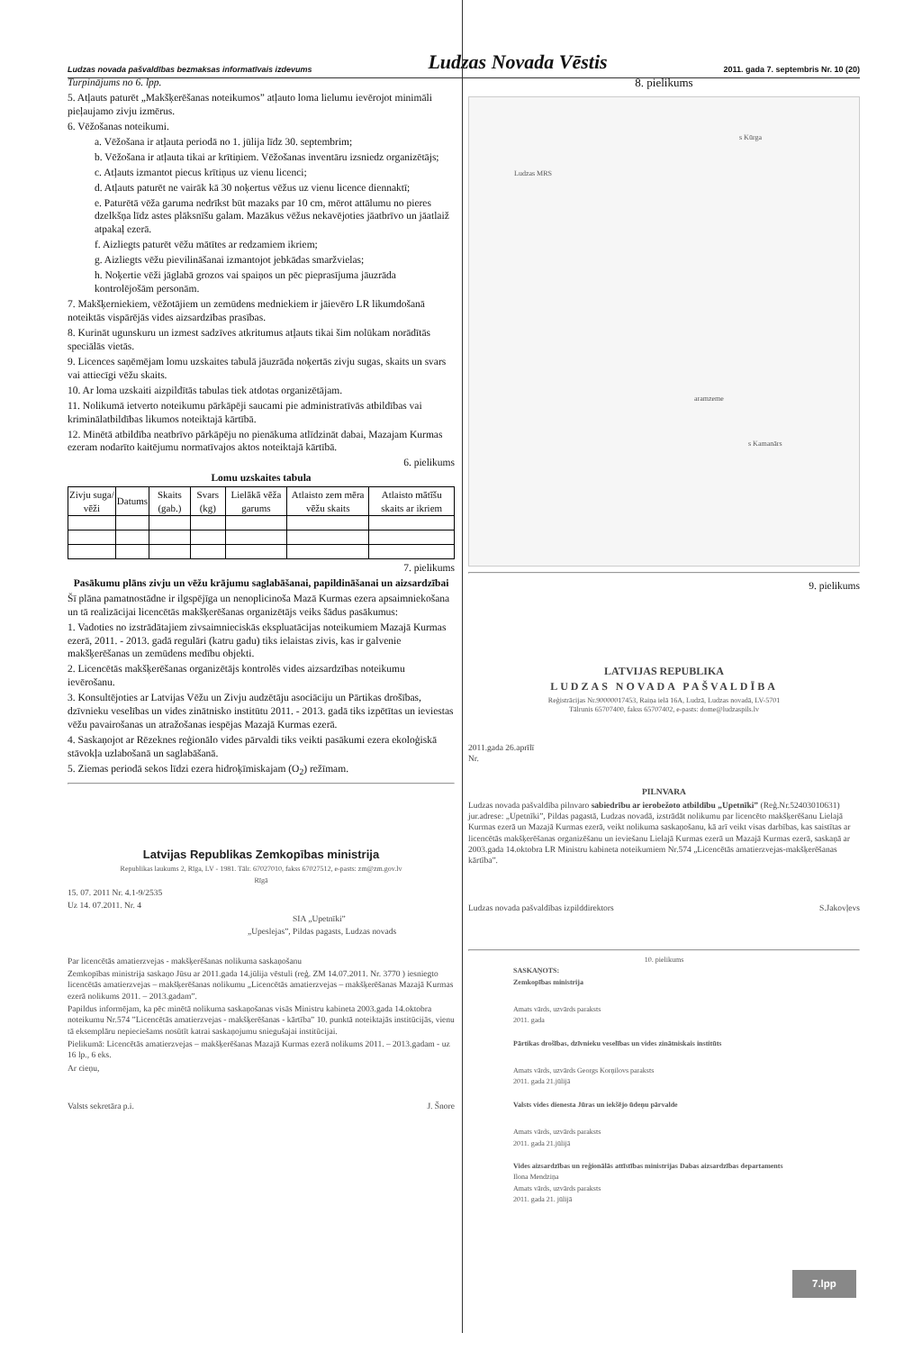Ludzas novada pašvaldības bezmaksas informatīvais izdevums Ludzas Novada Vēstis 2011. gada 7. septembris Nr. 10 (20)
Turpinājums no 6. lpp.
5. Atļauts paturēt „Makšķerēšanas noteikumos” atļauto loma lielumu ievērojot minimāli pieļaujamo zivju izmērus.
6. Vēžošanas noteikumi.
a. Vēžošana ir atļauta periodā no 1. jūlija līdz 30. septembrim;
b. Vēžošana ir atļauta tikai ar krītiņiem. Vēžošanas inventāru izsniedz organizētājs;
c. Atļauts izmantot piecus krītiņus uz vienu licenci;
d. Atļauts paturēt ne vairāk kā 30 noķertus vēžus uz vienu licence diennaktī;
e. Paturētā vēža garuma nedrīkst būt mazaks par 10 cm, mērot attālumu no pieres dzelkšņa līdz astes plāksnīšu galam. Mazākus vēžus nekavējoties jāatbrīvo un jāatlaiž atpakaļ ezerā.
f. Aizliegts paturēt vēžu mātītes ar redzamiem ikriem;
g. Aizliegts vēžu pievilināšanai izmantojot jebkādas smaržvielas;
h. Noķertie vēži jāglabā grozos vai spaiņos un pēc pieprasījuma jāuzrāda kontrolējošām personām.
7. Makšķerniekiem, vēžotājiem un zemūdens medniekiem ir jāievēro LR likumdošanā noteiktās vispārējās vides aizsardzības prasības.
8. Kurināt ugunskuru un izmest sadzīves atkritumus atļauts tikai šim nolūkam norādītās speciālās vietās.
9. Licences saņēmējam lomu uzskaites tabulā jāuzrāda noķertās zivju sugas, skaits un svars vai attiecīgi vēžu skaits.
10. Ar loma uzskaiti aizpildītās tabulas tiek atdotas organizētājam.
11. Nolikumā ietverto noteikumu pārkāpēji saucami pie administratīvās atbildības vai kriminālatbildības likumos noteiktajā kārtībā.
12. Minētā atbildība neatbrīvo pārkāpēju no pienākuma atlīdzināt dabai, Mazajam Kurmas ezeram nodarīto kaitējumu normatīvajos aktos noteiktajā kārtībā.
6. pielikums
Lomu uzskaites tabula
| Zivju suga/ vēži | Datums | Skaits (gab.) | Svars (kg) | Lielākā vēža garums | Atlaisto zem mēra vēžu skaits | Atlaisto mātīšu skaits ar ikriem |
| --- | --- | --- | --- | --- | --- | --- |
7. pielikums
Pasākumu plāns zivju un vēžu krājumu saglabāšanai, papildināšanai un aizsardzībai
Šī plāna pamatnostādne ir ilgspējīga un nenoplicinoša Mazā Kurmas ezera apsaimniekošana un tā realizācijai licencētās makšķerēšanas organizētājs veiks šādus pasākumus:
1. Vadoties no izstrādātajiem zivsaimnieciskās ekspluatācijas noteikumiem Mazajā Kurmas ezerā, 2011. - 2013. gadā regulāri (katru gadu) tiks ielaistas zivis, kas ir galvenie makšķerēšanas un zemūdens medību objekti.
2. Licencētās makšķerēšanas organizētājs kontrolēs vides aizsardzības noteikumu ievērošanu.
3. Konsultējoties ar Latvijas Vēžu un Zivju audzētāju asociāciju un Pārtikas drošības, dzīvnieku veselības un vides zinātnisko institūtu 2011. - 2013. gadā tiks izpētītas un ieviestas vēžu pavairošanas un atražošanas iespējas Mazajā Kurmas ezerā.
4. Saskaņojot ar Rēzeknes reģionālo vides pārvaldi tiks veikti pasākumi ezera ekoloģiskā stāvokļa uzlabošanā un saglabāšanā.
5. Ziemas periodā sekos līdzi ezera hidroķīmiskajam (O<sub>2</sub>) režīmam.
Latvijas Republikas Zemkopības ministrija
Republikas laukums 2, Rīga, LV - 1981. Tālr. 67027010, fakss 67027512, e-pasts: zm@zm.gov.lv
Rīgā
15. 07. 2011 Nr. 4.1-9/2535
Uz 14. 07.2011. Nr. 4
SIA „Upetnīki”
„Upeslejas”, Pildas pagasts, Ludzas novads
Par licencētās amatierzvejas - makšķerēšanas nolikuma saskaņošanu
Zemkopības ministrija saskaņo Jūsu ar 2011.gada 14.jūlija vēstuli (reģ. ZM 14.07.2011. Nr. 3770 ) iesniegto licencētās amatierzvejas – makšķerēšanas nolikumu „Licencētās amatierzvejas – makšķerēšanas Mazajā Kurmas ezerā nolikums 2011. – 2013.gadam”.
Papildus informējam, ka pēc minētā nolikuma saskaņošanas visās Ministru kabineta 2003.gada 14.oktobra noteikumu Nr.574 ”Licencētās amatierzvejas - makšķerēšanas - kārtība” 10. punktā noteiktajās institūcijās, vienu tā eksemplāru nepieciešams nosūtīt katrai saskaņojumu sniegušajai institūcijai.
Pielikumā: Licencētās amatierzvejas – makšķerēšanas Mazajā Kurmas ezerā nolikums 2011. – 2013.gadam - uz 16 lp., 6 eks.
Ar cieņu,
Valsts sekretāra p.i. J. Šnore
8. pielikums
Ludzas MRS
s Kūrga
aramzeme
s Kamanārs
9. pielikums
LATVIJAS REPUBLIKA
LUDZAS NOVADA PAŠVALDĪBA
Reģistrācijas Nr.90000017453, Raiņa ielā 16A, Ludzā, Ludzas novadā, LV-5701
Tālrunis 65707400, fakss 65707402, e-pasts: dome@ludzaspils.lv
2011.gada 26.aprīlī
Nr.
PILNVARA
Ludzas novada pašvaldība pilnvaro sabiedrību ar ierobežoto atbildību „Upetnīki” (Reģ.Nr.52403010631) jur.adrese: „Upetnīki”, Pildas pagastā, Ludzas novadā, izstrādāt nolikumu par licencēto makšķerēšanu Lielajā Kurmas ezerā un Mazajā Kurmas ezerā, veikt nolikuma saskaņošanu, kā arī veikt visas darbības, kas saistītas ar licencētās makšķerēšanas organizēšanu un ieviešanu Lielajā Kurmas ezerā un Mazajā Kurmas ezerā, saskaņā ar 2003.gada 14.oktobra LR Ministru kabineta noteikumiem Nr.574 „Licencētās amatierzvejas-makšķerēšanas kārtība”.
Ludzas novada pašvaldības izpilddirektors S.Jakovļevs
10. pielikums
SASKAŅOTS:
Zemkopības ministrija
Amats vārds, uzvārds paraksts
2011. gada
Pārtikas drošības, dzīvnieku veselības un vides zinātniskais institūts
Amats vārds, uzvārds Georgs Korņilovs paraksts
2011. gada 21.jūlijā
Valsts vides dienesta Jūras un iekšējo ūdeņu pārvalde
Amats vārds, uzvārds paraksts
2011. gada 21.jūlijā
Vides aizsardzības un reģionālās attīstības ministrijas Dabas aizsardzības departaments
Ilona Mendziņa
Amats vārds, uzvārds paraksts
2011. gada 21. jūlijā
7.lpp